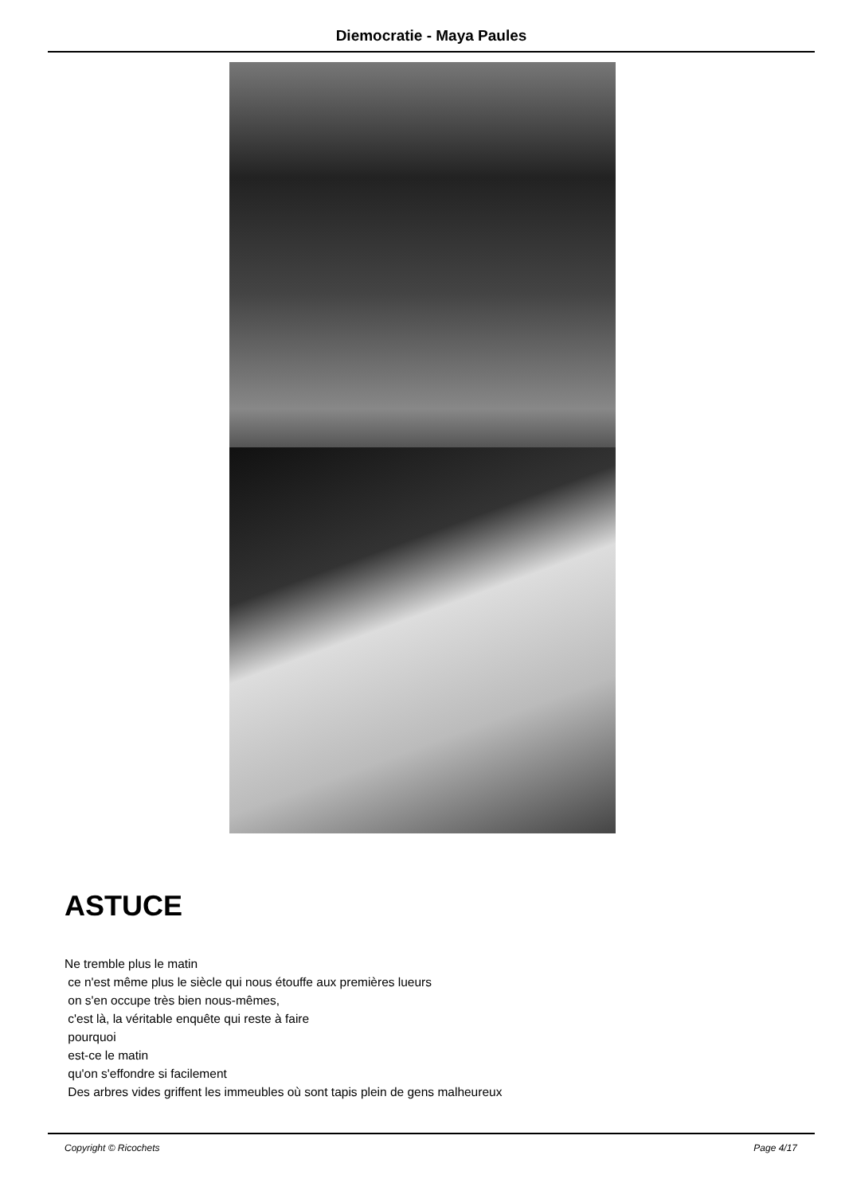Diemocratie - Maya Paules
ASTUCE
Ne tremble plus le matin
ce n'est même plus le siècle qui nous étouffe aux premières lueurs
on s'en occupe très bien nous-mêmes,
c'est là, la véritable enquête qui reste à faire
pourquoi
est-ce le matin
qu'on s'effondre si facilement
Des arbres vides griffent les immeubles où sont tapis plein de gens malheureux
Copyright © Ricochets Page 4/17